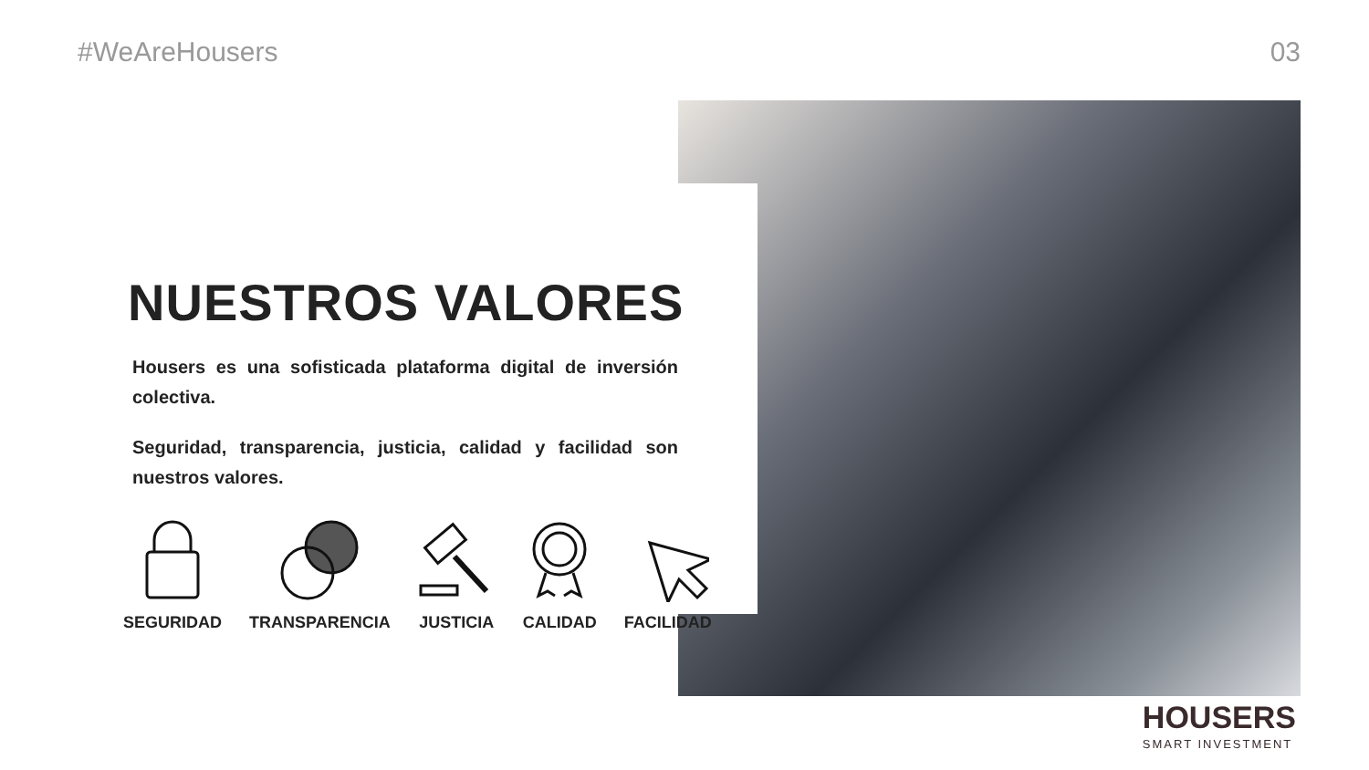#WeAreHousers 03
NUESTROS VALORES
Housers es una sofisticada plataforma digital de inversión colectiva.
Seguridad, transparencia, justicia, calidad y facilidad son nuestros valores.
SEGURIDAD TRANSPARENCIA JUSTICIA CALIDAD FACILIDAD
HOUSERS
SMART INVESTMENT